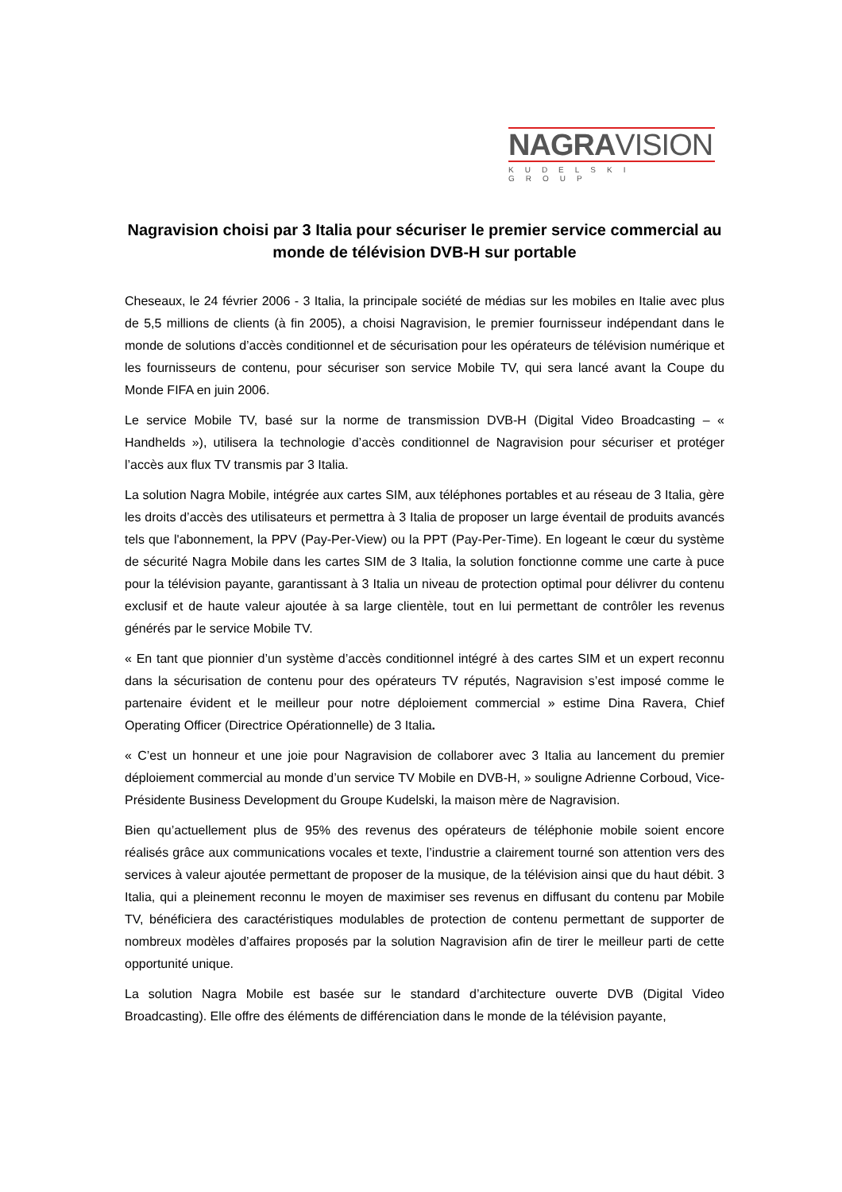NAGRAVISION
KUDELSKI GROUP
Nagravision choisi par 3 Italia pour sécuriser le premier service commercial au monde de télévision DVB-H sur portable
Cheseaux, le 24 février 2006 - 3 Italia, la principale société de médias sur les mobiles en Italie avec plus de 5,5 millions de clients (à fin 2005), a choisi Nagravision, le premier fournisseur indépendant dans le monde de solutions d’accès conditionnel et de sécurisation pour les opérateurs de télévision numérique et les fournisseurs de contenu, pour sécuriser son service Mobile TV, qui sera lancé avant la Coupe du Monde FIFA en juin 2006.
Le service Mobile TV, basé sur la norme de transmission DVB-H (Digital Video Broadcasting – « Handhelds »), utilisera la technologie d’accès conditionnel de Nagravision pour sécuriser et protéger l’accès aux flux TV transmis par 3 Italia.
La solution Nagra Mobile, intégrée aux cartes SIM, aux téléphones portables et au réseau de 3 Italia, gère les droits d’accès des utilisateurs et permettra à 3 Italia de proposer un large éventail de produits avancés tels que l'abonnement, la PPV (Pay-Per-View) ou la PPT (Pay-Per-Time). En logeant le cœur du système de sécurité Nagra Mobile dans les cartes SIM de 3 Italia, la solution fonctionne comme une carte à puce pour la télévision payante, garantissant à 3 Italia un niveau de protection optimal pour délivrer du contenu exclusif et de haute valeur ajoutée à sa large clientèle, tout en lui permettant de contrôler les revenus générés par le service Mobile TV.
« En tant que pionnier d’un système d’accès conditionnel intégré à des cartes SIM et un expert reconnu dans la sécurisation de contenu pour des opérateurs TV réputés, Nagravision s’est imposé comme le partenaire évident et le meilleur pour notre déploiement commercial » estime Dina Ravera, Chief Operating Officer (Directrice Opérationnelle) de 3 Italia.
« C’est un honneur et une joie pour Nagravision de collaborer avec 3 Italia au lancement du premier déploiement commercial au monde d’un service TV Mobile en DVB-H, » souligne Adrienne Corboud, Vice-Présidente Business Development du Groupe Kudelski, la maison mère de Nagravision.
Bien qu’actuellement plus de 95% des revenus des opérateurs de téléphonie mobile soient encore réalisés grâce aux communications vocales et texte, l’industrie a clairement tourné son attention vers des services à valeur ajoutée permettant de proposer de la musique, de la télévision ainsi que du haut débit. 3 Italia, qui a pleinement reconnu le moyen de maximiser ses revenus en diffusant du contenu par Mobile TV, bénéficiera des caractéristiques modulables de protection de contenu permettant de supporter de nombreux modèles d’affaires proposés par la solution Nagravision afin de tirer le meilleur parti de cette opportunité unique.
La solution Nagra Mobile est basée sur le standard d’architecture ouverte DVB (Digital Video Broadcasting). Elle offre des éléments de différenciation dans le monde de la télévision payante,